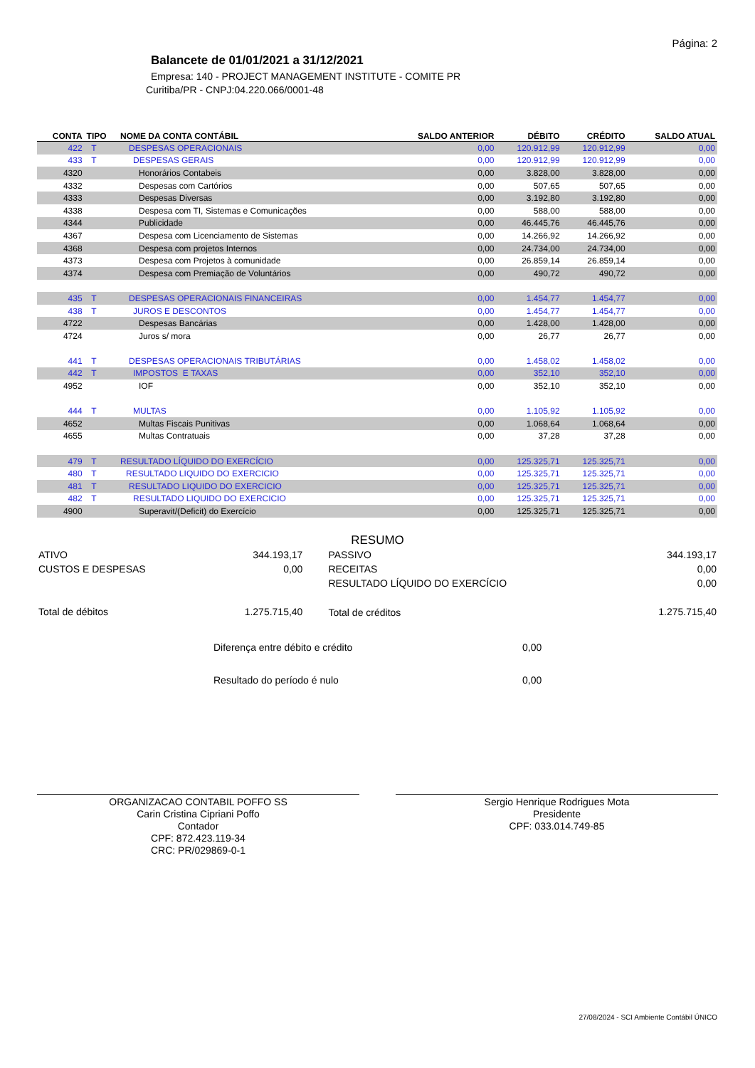Página: 2
Balancete de 01/01/2021 a 31/12/2021
Empresa: 140 - PROJECT MANAGEMENT INSTITUTE - COMITE PR
Curitiba/PR - CNPJ:04.220.066/0001-48
| CONTA | TIPO | NOME DA CONTA CONTÁBIL | SALDO ANTERIOR | DÉBITO | CRÉDITO | SALDO ATUAL |
| --- | --- | --- | --- | --- | --- | --- |
| 422 | T | DESPESAS OPERACIONAIS | 0,00 | 120.912,99 | 120.912,99 | 0,00 |
| 433 | T | DESPESAS GERAIS | 0,00 | 120.912,99 | 120.912,99 | 0,00 |
| 4320 | | Honorários Contabeis | 0,00 | 3.828,00 | 3.828,00 | 0,00 |
| 4332 | | Despesas com Cartórios | 0,00 | 507,65 | 507,65 | 0,00 |
| 4333 | | Despesas Diversas | 0,00 | 3.192,80 | 3.192,80 | 0,00 |
| 4338 | | Despesa com TI, Sistemas e Comunicações | 0,00 | 588,00 | 588,00 | 0,00 |
| 4344 | | Publicidade | 0,00 | 46.445,76 | 46.445,76 | 0,00 |
| 4367 | | Despesa com Licenciamento de Sistemas | 0,00 | 14.266,92 | 14.266,92 | 0,00 |
| 4368 | | Despesa com projetos Internos | 0,00 | 24.734,00 | 24.734,00 | 0,00 |
| 4373 | | Despesa com Projetos à comunidade | 0,00 | 26.859,14 | 26.859,14 | 0,00 |
| 4374 | | Despesa com Premiação de Voluntários | 0,00 | 490,72 | 490,72 | 0,00 |
| 435 | T | DESPESAS OPERACIONAIS FINANCEIRAS | 0,00 | 1.454,77 | 1.454,77 | 0,00 |
| 438 | T | JUROS E DESCONTOS | 0,00 | 1.454,77 | 1.454,77 | 0,00 |
| 4722 | | Despesas Bancárias | 0,00 | 1.428,00 | 1.428,00 | 0,00 |
| 4724 | | Juros s/ mora | 0,00 | 26,77 | 26,77 | 0,00 |
| 441 | T | DESPESAS OPERACIONAIS TRIBUTÁRIAS | 0,00 | 1.458,02 | 1.458,02 | 0,00 |
| 442 | T | IMPOSTOS E TAXAS | 0,00 | 352,10 | 352,10 | 0,00 |
| 4952 | | IOF | 0,00 | 352,10 | 352,10 | 0,00 |
| 444 | T | MULTAS | 0,00 | 1.105,92 | 1.105,92 | 0,00 |
| 4652 | | Multas Fiscais Punitivas | 0,00 | 1.068,64 | 1.068,64 | 0,00 |
| 4655 | | Multas Contratuais | 0,00 | 37,28 | 37,28 | 0,00 |
| 479 | T | RESULTADO LÍQUIDO DO EXERCÍCIO | 0,00 | 125.325,71 | 125.325,71 | 0,00 |
| 480 | T | RESULTADO LIQUIDO DO EXERCICIO | 0,00 | 125.325,71 | 125.325,71 | 0,00 |
| 481 | T | RESULTADO LIQUIDO DO EXERCICIO | 0,00 | 125.325,71 | 125.325,71 | 0,00 |
| 482 | T | RESULTADO LIQUIDO DO EXERCICIO | 0,00 | 125.325,71 | 125.325,71 | 0,00 |
| 4900 | | Superavit/(Deficit) do Exercício | 0,00 | 125.325,71 | 125.325,71 | 0,00 |
RESUMO
| ATIVO | 344.193,17 | PASSIVO | 344.193,17 |
| CUSTOS E DESPESAS | 0,00 | RECEITAS | 0,00 |
| | | RESULTADO LÍQUIDO DO EXERCÍCIO | 0,00 |
| Total de débitos | 1.275.715,40 | Total de créditos | 1.275.715,40 |
| Diferença entre débito e crédito | 0,00 |
| Resultado do período é nulo | 0,00 |
ORGANIZACAO CONTABIL POFFO SS
Carin Cristina Cipriani Poffo
Contador
CPF: 872.423.119-34
CRC: PR/029869-0-1
Sergio Henrique Rodrigues Mota
Presidente
CPF: 033.014.749-85
27/08/2024 - SCI Ambiente Contábil ÚNICO